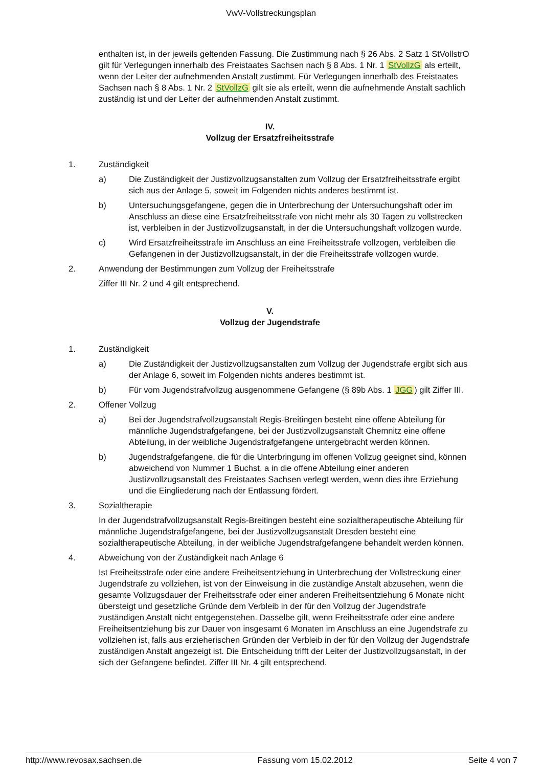VwV-Vollstreckungsplan
enthalten ist, in der jeweils geltenden Fassung. Die Zustimmung nach § 26 Abs. 2 Satz 1 StVollstrO gilt für Verlegungen innerhalb des Freistaates Sachsen nach § 8 Abs. 1 Nr. 1 StVollzG als erteilt, wenn der Leiter der aufnehmenden Anstalt zustimmt. Für Verlegungen innerhalb des Freistaates Sachsen nach § 8 Abs. 1 Nr. 2 StVollzG gilt sie als erteilt, wenn die aufnehmende Anstalt sachlich zuständig ist und der Leiter der aufnehmenden Anstalt zustimmt.
IV.
Vollzug der Ersatzfreiheitsstrafe
1. Zuständigkeit
a) Die Zuständigkeit der Justizvollzugsanstalten zum Vollzug der Ersatzfreiheitsstrafe ergibt sich aus der Anlage 5, soweit im Folgenden nichts anderes bestimmt ist.
b) Untersuchungsgefangene, gegen die in Unterbrechung der Untersuchungshaft oder im Anschluss an diese eine Ersatzfreiheitsstrafe von nicht mehr als 30 Tagen zu vollstrecken ist, verbleiben in der Justizvollzugsanstalt, in der die Untersuchungshaft vollzogen wurde.
c) Wird Ersatzfreiheitsstrafe im Anschluss an eine Freiheitsstrafe vollzogen, verbleiben die Gefangenen in der Justizvollzugsanstalt, in der die Freiheitsstrafe vollzogen wurde.
2. Anwendung der Bestimmungen zum Vollzug der Freiheitsstrafe
Ziffer III Nr. 2 und 4 gilt entsprechend.
V.
Vollzug der Jugendstrafe
1. Zuständigkeit
a) Die Zuständigkeit der Justizvollzugsanstalten zum Vollzug der Jugendstrafe ergibt sich aus der Anlage 6, soweit im Folgenden nichts anderes bestimmt ist.
b) Für vom Jugendstrafvollzug ausgenommene Gefangene (§ 89b Abs. 1 JGG) gilt Ziffer III.
2. Offener Vollzug
a) Bei der Jugendstrafvollzugsanstalt Regis-Breitingen besteht eine offene Abteilung für männliche Jugendstrafgefangene, bei der Justizvollzugsanstalt Chemnitz eine offene Abteilung, in der weibliche Jugendstrafgefangene untergebracht werden können.
b) Jugendstrafgefangene, die für die Unterbringung im offenen Vollzug geeignet sind, können abweichend von Nummer 1 Buchst. a in die offene Abteilung einer anderen Justizvollzugsanstalt des Freistaates Sachsen verlegt werden, wenn dies ihre Erziehung und die Eingliederung nach der Entlassung fördert.
3. Sozialtherapie
In der Jugendstrafvollzugsanstalt Regis-Breitingen besteht eine sozialtherapeutische Abteilung für männliche Jugendstrafgefangene, bei der Justizvollzugsanstalt Dresden besteht eine sozialtherapeutische Abteilung, in der weibliche Jugendstrafgefangene behandelt werden können.
4. Abweichung von der Zuständigkeit nach Anlage 6
Ist Freiheitsstrafe oder eine andere Freiheitsentziehung in Unterbrechung der Vollstreckung einer Jugendstrafe zu vollziehen, ist von der Einweisung in die zuständige Anstalt abzusehen, wenn die gesamte Vollzugsdauer der Freiheitsstrafe oder einer anderen Freiheitsentziehung 6 Monate nicht übersteigt und gesetzliche Gründe dem Verbleib in der für den Vollzug der Jugendstrafe zuständigen Anstalt nicht entgegenstehen. Dasselbe gilt, wenn Freiheitsstrafe oder eine andere Freiheitsentziehung bis zur Dauer von insgesamt 6 Monaten im Anschluss an eine Jugendstrafe zu vollziehen ist, falls aus erzieherischen Gründen der Verbleib in der für den Vollzug der Jugendstrafe zuständigen Anstalt angezeigt ist. Die Entscheidung trifft der Leiter der Justizvollzugsanstalt, in der sich der Gefangene befindet. Ziffer III Nr. 4 gilt entsprechend.
http://www.revosax.sachsen.de Fassung vom 15.02.2012 Seite 4 von 7